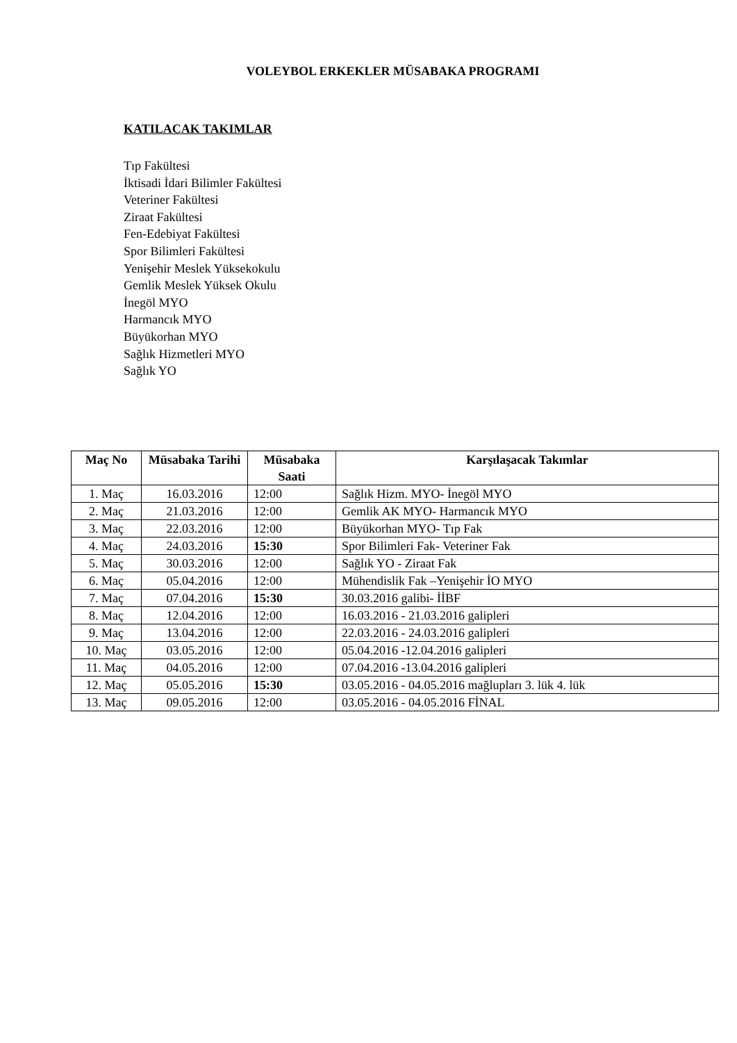VOLEYBOL ERKEKLER MÜSABAKA PROGRAMI
KATILACAK TAKIMLAR
Tıp Fakültesi
İktisadi İdari Bilimler Fakültesi
Veteriner Fakültesi
Ziraat Fakültesi
Fen-Edebiyat Fakültesi
Spor Bilimleri Fakültesi
Yenişehir Meslek Yüksekokulu
Gemlik Meslek Yüksek Okulu
İnegöl MYO
Harmancık MYO
Büyükorhan MYO
Sağlık Hizmetleri MYO
Sağlık YO
| Maç No | Müsabaka Tarihi | Müsabaka Saati | Karşılaşacak Takımlar |
| --- | --- | --- | --- |
| 1. Maç | 16.03.2016 | 12:00 | Sağlık Hizm. MYO- İnegöl MYO |
| 2. Maç | 21.03.2016 | 12:00 | Gemlik AK MYO- Harmancık MYO |
| 3. Maç | 22.03.2016 | 12:00 | Büyükorhan MYO- Tıp Fak |
| 4. Maç | 24.03.2016 | 15:30 | Spor Bilimleri Fak- Veteriner Fak |
| 5. Maç | 30.03.2016 | 12:00 | Sağlık YO - Ziraat Fak |
| 6. Maç | 05.04.2016 | 12:00 | Mühendislik Fak –Yenişehir İO MYO |
| 7. Maç | 07.04.2016 | 15:30 | 30.03.2016 galibi- İİBF |
| 8. Maç | 12.04.2016 | 12:00 | 16.03.2016 - 21.03.2016 galipleri |
| 9. Maç | 13.04.2016 | 12:00 | 22.03.2016 - 24.03.2016 galipleri |
| 10. Maç | 03.05.2016 | 12:00 | 05.04.2016 -12.04.2016 galipleri |
| 11. Maç | 04.05.2016 | 12:00 | 07.04.2016 -13.04.2016 galipleri |
| 12. Maç | 05.05.2016 | 15:30 | 03.05.2016 - 04.05.2016 mağlupları 3. lük 4. lük |
| 13. Maç | 09.05.2016 | 12:00 | 03.05.2016 - 04.05.2016 FİNAL |